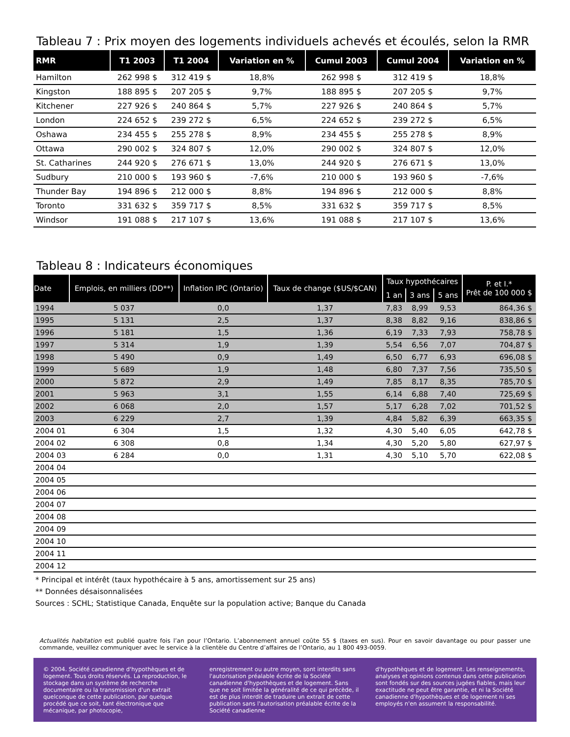Tableau 7 : Prix moyen des logements individuels achevés et écoulés, selon la RMR
| RMR | T1 2003 | T1 2004 | Variation en % | Cumul 2003 | Cumul 2004 | Variation en % |
| --- | --- | --- | --- | --- | --- | --- |
| Hamilton | 262 998 $ | 312 419 $ | 18,8% | 262 998 $ | 312 419 $ | 18,8% |
| Kingston | 188 895 $ | 207 205 $ | 9,7% | 188 895 $ | 207 205 $ | 9,7% |
| Kitchener | 227 926 $ | 240 864 $ | 5,7% | 227 926 $ | 240 864 $ | 5,7% |
| London | 224 652 $ | 239 272 $ | 6,5% | 224 652 $ | 239 272 $ | 6,5% |
| Oshawa | 234 455 $ | 255 278 $ | 8,9% | 234 455 $ | 255 278 $ | 8,9% |
| Ottawa | 290 002 $ | 324 807 $ | 12,0% | 290 002 $ | 324 807 $ | 12,0% |
| St. Catharines | 244 920 $ | 276 671 $ | 13,0% | 244 920 $ | 276 671 $ | 13,0% |
| Sudbury | 210 000 $ | 193 960 $ | -7,6% | 210 000 $ | 193 960 $ | -7,6% |
| Thunder Bay | 194 896 $ | 212 000 $ | 8,8% | 194 896 $ | 212 000 $ | 8,8% |
| Toronto | 331 632 $ | 359 717 $ | 8,5% | 331 632 $ | 359 717 $ | 8,5% |
| Windsor | 191 088 $ | 217 107 $ | 13,6% | 191 088 $ | 217 107 $ | 13,6% |
Tableau 8 : Indicateurs économiques
| Date | Emplois, en milliers (DD**) | Inflation IPC (Ontario) | Taux de change ($US/$CAN) | Taux hypothécaires | | | P. et I.* Prêt de 100 000 $ |
| --- | --- | --- | --- | --- | --- | --- | --- |
| | | | | 1 an | 3 ans | 5 ans | |
| 1994 | 5 037 | 0,0 | 1,37 | 7,83 | 8,99 | 9,53 | 864,36 $ |
| 1995 | 5 131 | 2,5 | 1,37 | 8,38 | 8,82 | 9,16 | 838,86 $ |
| 1996 | 5 181 | 1,5 | 1,36 | 6,19 | 7,33 | 7,93 | 758,78 $ |
| 1997 | 5 314 | 1,9 | 1,39 | 5,54 | 6,56 | 7,07 | 704,87 $ |
| 1998 | 5 490 | 0,9 | 1,49 | 6,50 | 6,77 | 6,93 | 696,08 $ |
| 1999 | 5 689 | 1,9 | 1,48 | 6,80 | 7,37 | 7,56 | 735,50 $ |
| 2000 | 5 872 | 2,9 | 1,49 | 7,85 | 8,17 | 8,35 | 785,70 $ |
| 2001 | 5 963 | 3,1 | 1,55 | 6,14 | 6,88 | 7,40 | 725,69 $ |
| 2002 | 6 068 | 2,0 | 1,57 | 5,17 | 6,28 | 7,02 | 701,52 $ |
| 2003 | 6 229 | 2,7 | 1,39 | 4,84 | 5,82 | 6,39 | 663,35 $ |
| 2004 01 | 6 304 | 1,5 | 1,32 | 4,30 | 5,40 | 6,05 | 642,78 $ |
| 2004 02 | 6 308 | 0,8 | 1,34 | 4,30 | 5,20 | 5,80 | 627,97 $ |
| 2004 03 | 6 284 | 0,0 | 1,31 | 4,30 | 5,10 | 5,70 | 622,08 $ |
| 2004 04 | | | | | | | |
| 2004 05 | | | | | | | |
| 2004 06 | | | | | | | |
| 2004 07 | | | | | | | |
| 2004 08 | | | | | | | |
| 2004 09 | | | | | | | |
| 2004 10 | | | | | | | |
| 2004 11 | | | | | | | |
| 2004 12 | | | | | | | |
* Principal et intérêt (taux hypothécaire à 5 ans, amortissement sur 25 ans)
** Données désaisonnalisées
Sources : SCHL; Statistique Canada, Enquête sur la population active; Banque du Canada
Actualités habitation est publié quatre fois l’an pour l’Ontario. L’abonnement annuel coûte 55 $ (taxes en sus). Pour en savoir davantage ou pour passer une commande, veuillez communiquer avec le service à la clientèle du Centre d’affaires de l’Ontario, au 1 800 493-0059.
© 2004. Société canadienne d'hypothèques et de logement. Tous droits réservés. La reproduction, le stockage dans un système de recherche documentaire ou la transmission d'un extrait quelconque de cette publication, par quelque procédé que ce soit, tant électronique que mécanique, par photocopie,
enregistrement ou autre moyen, sont interdits sans l'autorisation préalable écrite de la Société canadienne d'hypothèques et de logement. Sans que ne soit limitée la généralité de ce qui précède, il est de plus interdit de traduire un extrait de cette publication sans l'autorisation préalable écrite de la Société canadienne
d'hypothèques et de logement. Les renseignements, analyses et opinions contenus dans cette publication sont fondés sur des sources jugées fiables, mais leur exactitude ne peut être garantie, et ni la Société canadienne d'hypothèques et de logement ni ses employés n'en assument la responsabilité.